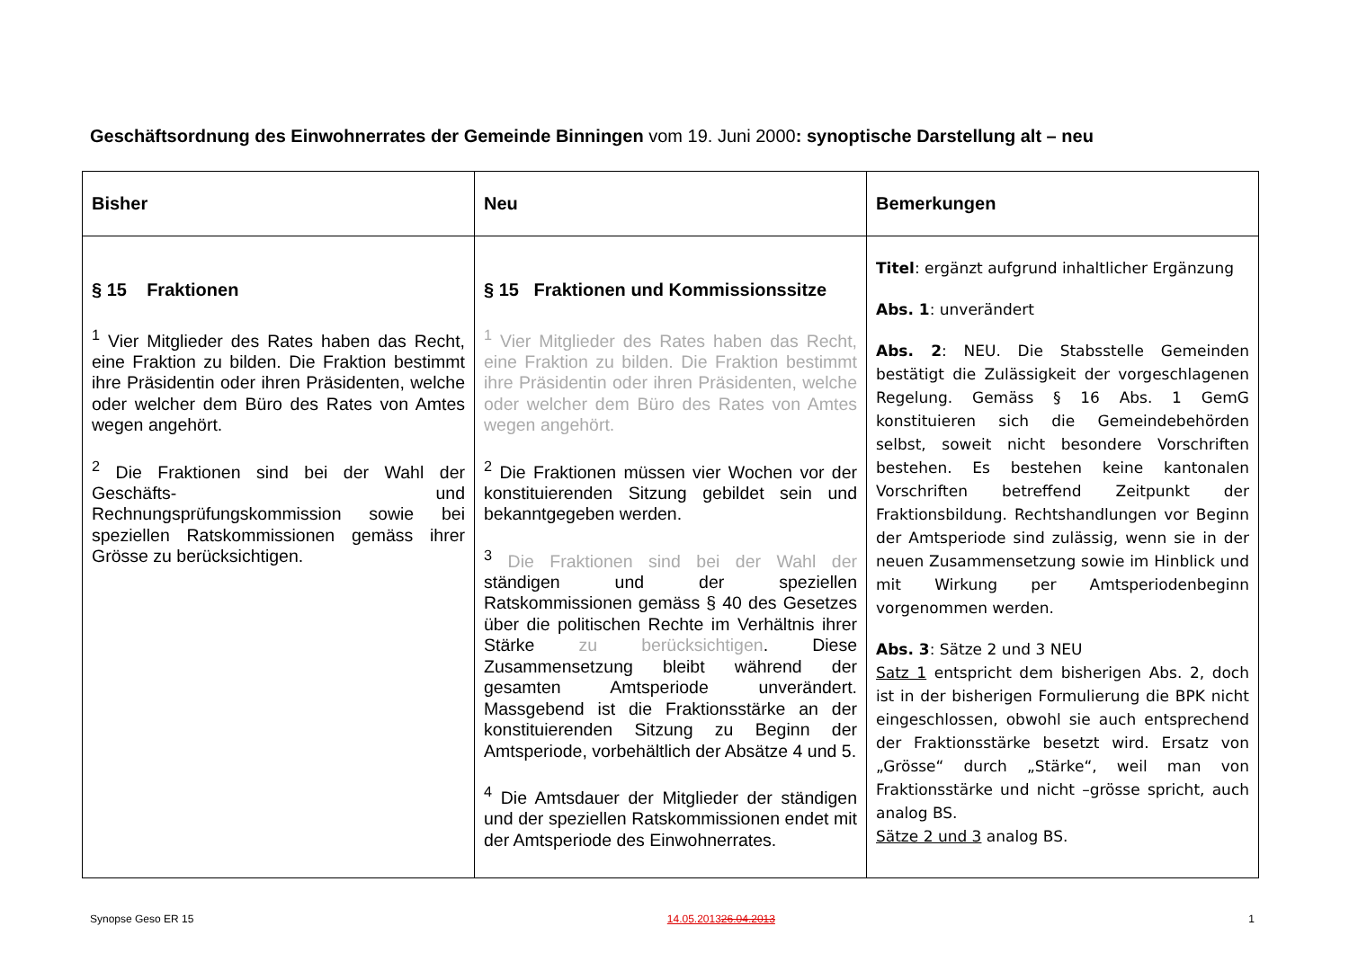Geschäftsordnung des Einwohnerrates der Gemeinde Binningen vom 19. Juni 2000: synoptische Darstellung alt – neu
| Bisher | Neu | Bemerkungen |
| --- | --- | --- |
| § 15 Fraktionen <sup>1</sup> Vier Mitglieder des Rates haben das Recht, eine Fraktion zu bilden. Die Fraktion bestimmt ihre Präsidentin oder ihren Präsidenten, welche oder welcher dem Büro des Rates von Amtes wegen angehört. <sup>2</sup> Die Fraktionen sind bei der Wahl der Geschäfts- und Rechnungsprüfungskommission sowie bei speziellen Ratskommissionen gemäss ihrer Grösse zu berücksichtigen. | § 15 Fraktionen und Kommissionssitze <sup>1</sup> Vier Mitglieder des Rates haben das Recht, eine Fraktion zu bilden. Die Fraktion bestimmt ihre Präsidentin oder ihren Präsidenten, welche oder welcher dem Büro des Rates von Amtes wegen angehört. <sup>2</sup> Die Fraktionen müssen vier Wochen vor der konstituierenden Sitzung gebildet sein und bekanntgegeben werden. <sup>3</sup> Die Fraktionen sind bei der Wahl der ständigen und der speziellen Ratskommissionen gemäss § 40 des Gesetzes über die politischen Rechte im Verhältnis ihrer Stärke zu berücksichtigen . Diese Zusammensetzung bleibt während der gesamten Amtsperiode unverändert. Massgebend ist die Fraktionsstärke an der konstituierenden Sitzung zu Beginn der Amtsperiode, vorbehältlich der Absätze 4 und 5. <sup>4</sup> Die Amtsdauer der Mitglieder der ständigen und der speziellen Ratskommissionen endet mit der Amtsperiode des Einwohnerrates. | Titel : ergänzt aufgrund inhaltlicher Ergänzung Abs. 1 : unverändert Abs. 2 : NEU. Die Stabsstelle Gemeinden bestätigt die Zulässigkeit der vorgeschlagenen Regelung. Gemäss § 16 Abs. 1 GemG konstituieren sich die Gemeindebehörden selbst, soweit nicht besondere Vorschriften bestehen. Es bestehen keine kantonalen Vorschriften betreffend Zeitpunkt der Fraktionsbildung. Rechtshandlungen vor Beginn der Amtsperiode sind zulässig, wenn sie in der neuen Zusammensetzung sowie im Hinblick und mit Wirkung per Amtsperiodenbeginn vorgenommen werden. Abs. 3 : Sätze 2 und 3 NEU Satz 1 entspricht dem bisherigen Abs. 2, doch ist in der bisherigen Formulierung die BPK nicht eingeschlossen, obwohl sie auch entsprechend der Fraktionsstärke besetzt wird. Ersatz von „Grösse“ durch „Stärke“, weil man von Fraktionsstärke und nicht –grösse spricht, auch analog BS. Sätze 2 und 3 analog BS. |
Synopse Geso ER 15 14.05.201326.04.2013 1